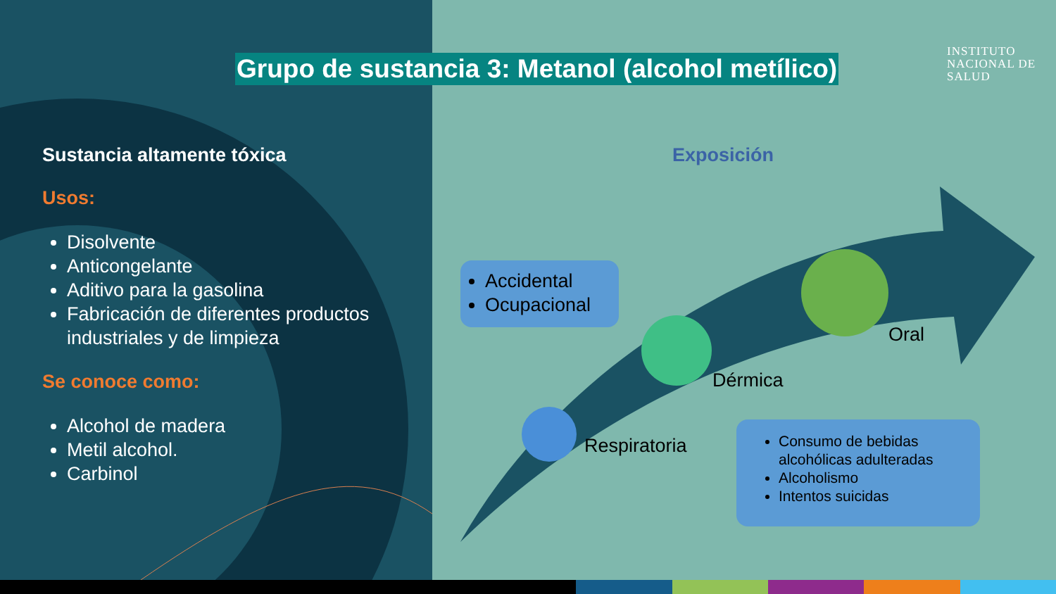Grupo de sustancia 3: Metanol (alcohol metílico)
INSTITUTO
NACIONAL DE
SALUD
Sustancia altamente tóxica
Usos:
Disolvente
Anticongelante
Aditivo para la gasolina
Fabricación de diferentes productos industriales y de limpieza
Se conoce como:
Alcohol de madera
Metil alcohol.
Carbinol
Exposición
Accidental
Ocupacional
Consumo de bebidas alcohólicas adulteradas
Alcoholismo
Intentos suicidas
Respiratoria
Dérmica
Oral